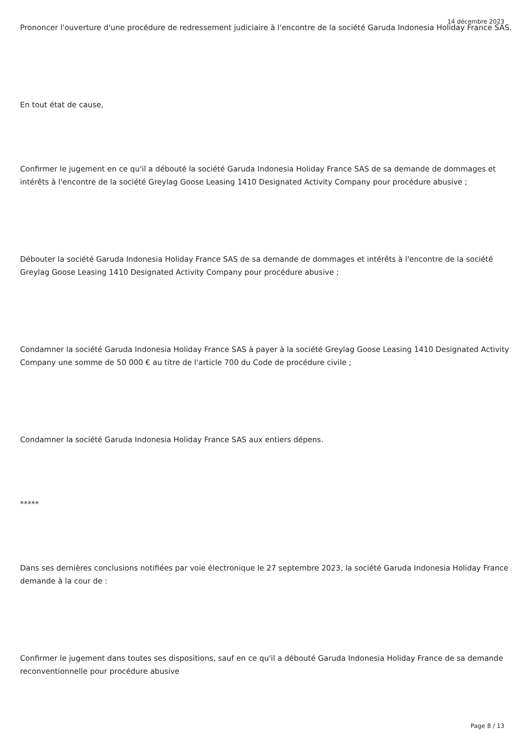14 décembre 2023
Prononcer l'ouverture d'une procédure de redressement judiciaire à l'encontre de la société Garuda Indonesia Holiday France SAS.
En tout état de cause,
Confirmer le jugement en ce qu'il a débouté la société Garuda Indonesia Holiday France SAS de sa demande de dommages et intérêts à l'encontre de la société Greylag Goose Leasing 1410 Designated Activity Company pour procédure abusive ;
Débouter la société Garuda Indonesia Holiday France SAS de sa demande de dommages et intérêts à l'encontre de la société Greylag Goose Leasing 1410 Designated Activity Company pour procédure abusive ;
Condamner la société Garuda Indonesia Holiday France SAS à payer à la société Greylag Goose Leasing 1410 Designated Activity Company une somme de 50 000 € au titre de l'article 700 du Code de procédure civile ;
Condamner la société Garuda Indonesia Holiday France SAS aux entiers dépens.
*****
Dans ses dernières conclusions notifiées par voie électronique le 27 septembre 2023, la société Garuda Indonesia Holiday France demande à la cour de :
Confirmer le jugement dans toutes ses dispositions, sauf en ce qu'il a débouté Garuda Indonesia Holiday France de sa demande reconventionnelle pour procédure abusive
Page 8 / 13